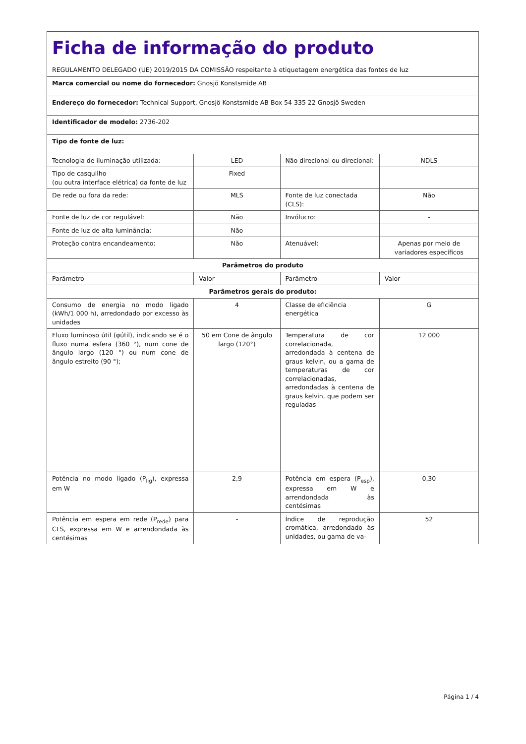| Ficha de informação do produto REGULAMENTO DELEGADO (UE) 2019/2015 DA COMISSÃO respeitante à etiquetagem energética das fontes de luz | | | |
| Marca comercial ou nome do fornecedor: Gnosjö Konstsmide AB | | | |
| Endereço do fornecedor: Technical Support, Gnosjö Konstsmide AB Box 54 335 22 Gnosjö Sweden | | | |
| Identificador de modelo: 2736-202 | | | |
| Tipo de fonte de luz: | | | |
| Tecnologia de iluminação utilizada: | LED | Não direcional ou direcional: | NDLS |
| Tipo de casquilho (ou outra interface elétrica) da fonte de luz | Fixed | | |
| De rede ou fora da rede: | MLS | Fonte de luz conectada (CLS): | Não |
| Fonte de luz de cor regulável: | Não | Invólucro: | - |
| Fonte de luz de alta luminância: | Não | | |
| Proteção contra encandeamento: | Não | Atenuável: | Apenas por meio de variadores específicos |
| Parâmetros do produto | | | |
| Parâmetro | Valor | Parâmetro | Valor |
| Parâmetros gerais do produto: | | | |
| Consumo de energia no modo ligado (kWh/1 000 h), arredondado por excesso às unidades | 4 | Classe de eficiência energética | G |
| Fluxo luminoso útil (φútil), indicando se é o fluxo numa esfera (360 °), num cone de ângulo largo (120 °) ou num cone de ângulo estreito (90 °); | 50 em Cone de ângulo largo (120°) | Temperatura de cor correlacionada, arredondada à centena de graus kelvin, ou a gama de temperaturas de cor correlacionadas, arredondadas à centena de graus kelvin, que podem ser reguladas | 12 000 |
| Potência no modo ligado (P<sub>lig</sub>), expressa em W | 2,9 | Potência em espera (P<sub>esp</sub>), expressa em W e arrendondada às centésimas | 0,30 |
| Potência em espera em rede (P<sub>rede</sub>) para CLS, expressa em W e arrendondada às centésimas | - | Índice de reprodução cromática, arredondado às unidades, ou gama de va- | 52 |
Página 1 / 4